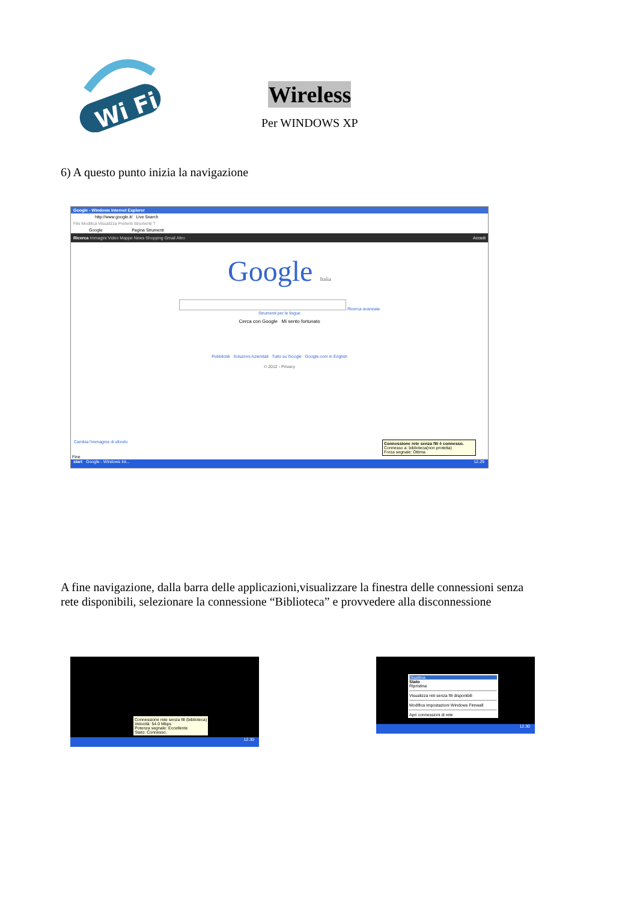Wi Fi
Wireless
Per WINDOWS XP
6) A questo punto inizia la navigazione
Google - Windows Internet Explorer
http://www.google.it/ Live Search
File Modifica Visualizza Preferiti Strumenti ?
Google Pagina Strumenti
Ricerca Immagini Video Mappe News Shopping Gmail Altro Accedi
Google Italia
Ricerca avanzata
Strumenti per le lingue
Cerca con Google Mi sento fortunato
Pubblicità Soluzioni Aziendali Tutto su Google Google.com in English
© 2012 - Privacy
Cambia l'immagine di sfondo
Connessione rete senza fili è connesso.
Connesso a: biblioteca(non protetta)
Forza segnale: Ottima
Fine
start Google - Windows Int... 12.29
A fine navigazione, dalla barra delle applicazioni,visualizzare la finestra delle connessioni senza
rete disponibili, selezionare la connessione “Biblioteca” e provvedere alla disconnessione
Connessione rete senza fili (biblioteca)
Velocità: 54.0 Mbps
Potenza segnale: Eccellente
Stato: Connesso.
12.30
Disattiva
Stato
Ripristina
Visualizza reti senza fili disponibili
Modifica impostazioni Windows Firewall
Apri connessioni di rete
12.30